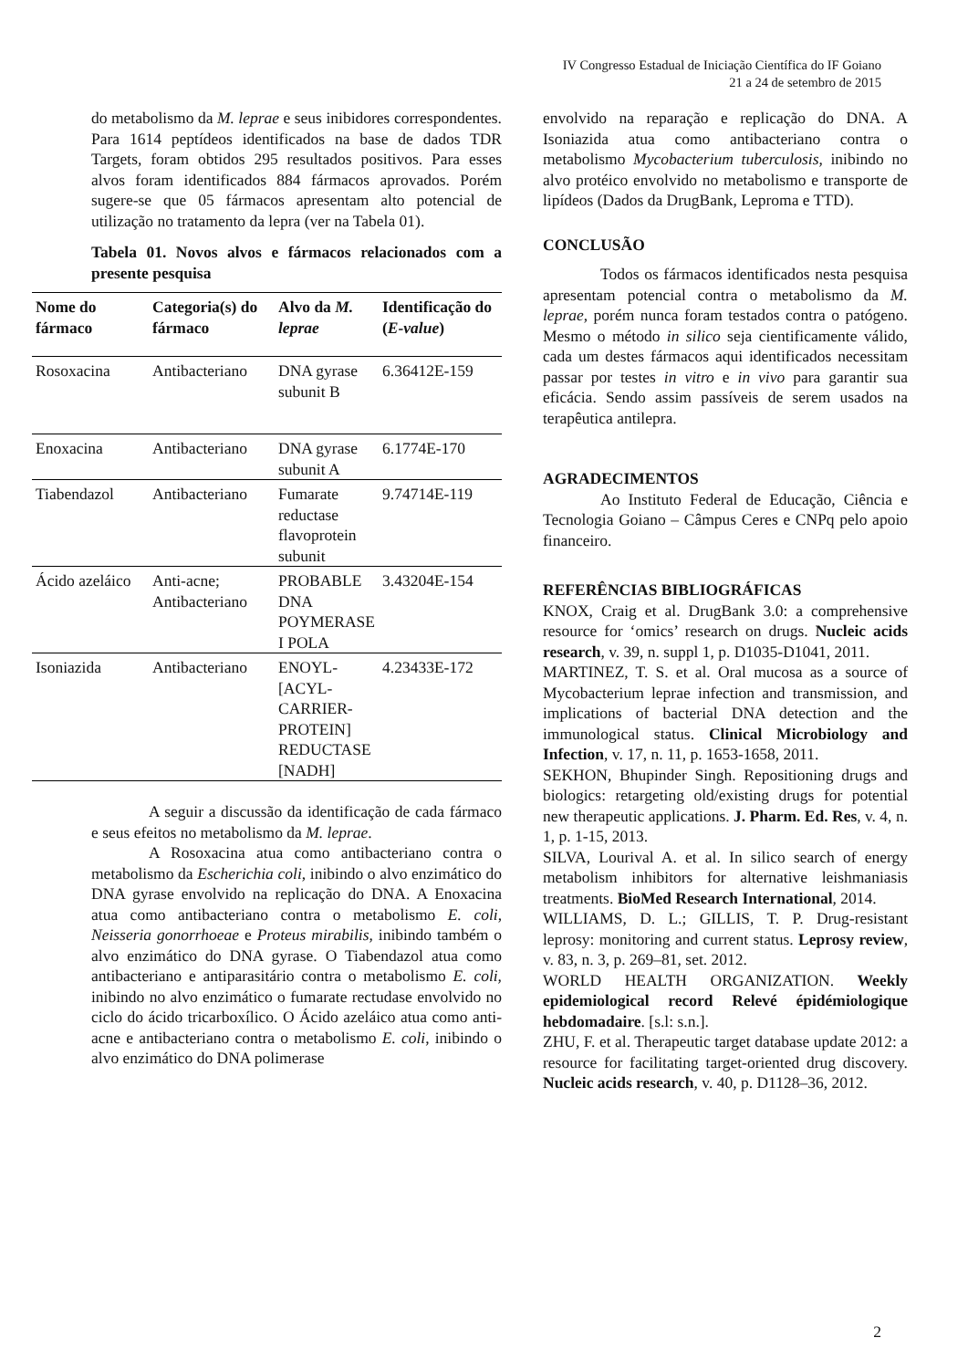IV Congresso Estadual de Iniciação Científica do IF Goiano
21 a 24 de setembro de 2015
do metabolismo da M. leprae e seus inibidores correspondentes. Para 1614 peptídeos identificados na base de dados TDR Targets, foram obtidos 295 resultados positivos. Para esses alvos foram identificados 884 fármacos aprovados. Porém sugere-se que 05 fármacos apresentam alto potencial de utilização no tratamento da lepra (ver na Tabela 01).
Tabela 01. Novos alvos e fármacos relacionados com a presente pesquisa
| Nome do fármaco | Categoria(s) do fármaco | Alvo da M. leprae | Identificação do ( E-value ) |
| --- | --- | --- | --- |
| Rosoxacina | Antibacteriano | DNA gyrase subunit B | 6.36412E-159 |
| Enoxacina | Antibacteriano | DNA gyrase subunit A | 6.1774E-170 |
| Tiabendazol | Antibacteriano | Fumarate reductase flavoprotein subunit | 9.74714E-119 |
| Ácido azeláico | Anti-acne; Antibacteriano | PROBABLE DNA POYMERASE I POLA | 3.43204E-154 |
| Isoniazida | Antibacteriano | ENOYL-[ACYL-CARRIER-PROTEIN] REDUCTASE [NADH] | 4.23433E-172 |
A seguir a discussão da identificação de cada fármaco e seus efeitos no metabolismo da M. leprae.
A Rosoxacina atua como antibacteriano contra o metabolismo da Escherichia coli, inibindo o alvo enzimático do DNA gyrase envolvido na replicação do DNA. A Enoxacina atua como antibacteriano contra o metabolismo E. coli, Neisseria gonorrhoeae e Proteus mirabilis, inibindo também o alvo enzimático do DNA gyrase. O Tiabendazol atua como antibacteriano e antiparasitário contra o metabolismo E. coli, inibindo no alvo enzimático o fumarate rectudase envolvido no ciclo do ácido tricarboxílico. O Ácido azeláico atua como anti-acne e antibacteriano contra o metabolismo E. coli, inibindo o alvo enzimático do DNA polimerase
envolvido na reparação e replicação do DNA. A Isoniazida atua como antibacteriano contra o metabolismo Mycobacterium tuberculosis, inibindo no alvo protéico envolvido no metabolismo e transporte de lipídeos (Dados da DrugBank, Leproma e TTD).
CONCLUSÃO
Todos os fármacos identificados nesta pesquisa apresentam potencial contra o metabolismo da M. leprae, porém nunca foram testados contra o patógeno. Mesmo o método in silico seja cientificamente válido, cada um destes fármacos aqui identificados necessitam passar por testes in vitro e in vivo para garantir sua eficácia. Sendo assim passíveis de serem usados na terapêutica antilepra.
AGRADECIMENTOS
Ao Instituto Federal de Educação, Ciência e Tecnologia Goiano – Câmpus Ceres e CNPq pelo apoio financeiro.
REFERÊNCIAS BIBLIOGRÁFICAS
KNOX, Craig et al. DrugBank 3.0: a comprehensive resource for ‘omics’ research on drugs. Nucleic acids research, v. 39, n. suppl 1, p. D1035-D1041, 2011.
MARTINEZ, T. S. et al. Oral mucosa as a source of Mycobacterium leprae infection and transmission, and implications of bacterial DNA detection and the immunological status. Clinical Microbiology and Infection, v. 17, n. 11, p. 1653-1658, 2011.
SEKHON, Bhupinder Singh. Repositioning drugs and biologics: retargeting old/existing drugs for potential new therapeutic applications. J. Pharm. Ed. Res, v. 4, n. 1, p. 1-15, 2013.
SILVA, Lourival A. et al. In silico search of energy metabolism inhibitors for alternative leishmaniasis treatments. BioMed Research International, 2014.
WILLIAMS, D. L.; GILLIS, T. P. Drug-resistant leprosy: monitoring and current status. Leprosy review, v. 83, n. 3, p. 269–81, set. 2012.
WORLD HEALTH ORGANIZATION. Weekly epidemiological record Relevé épidémiologique hebdomadaire. [s.l: s.n.].
ZHU, F. et al. Therapeutic target database update 2012: a resource for facilitating target-oriented drug discovery. Nucleic acids research, v. 40, p. D1128–36, 2012.
2